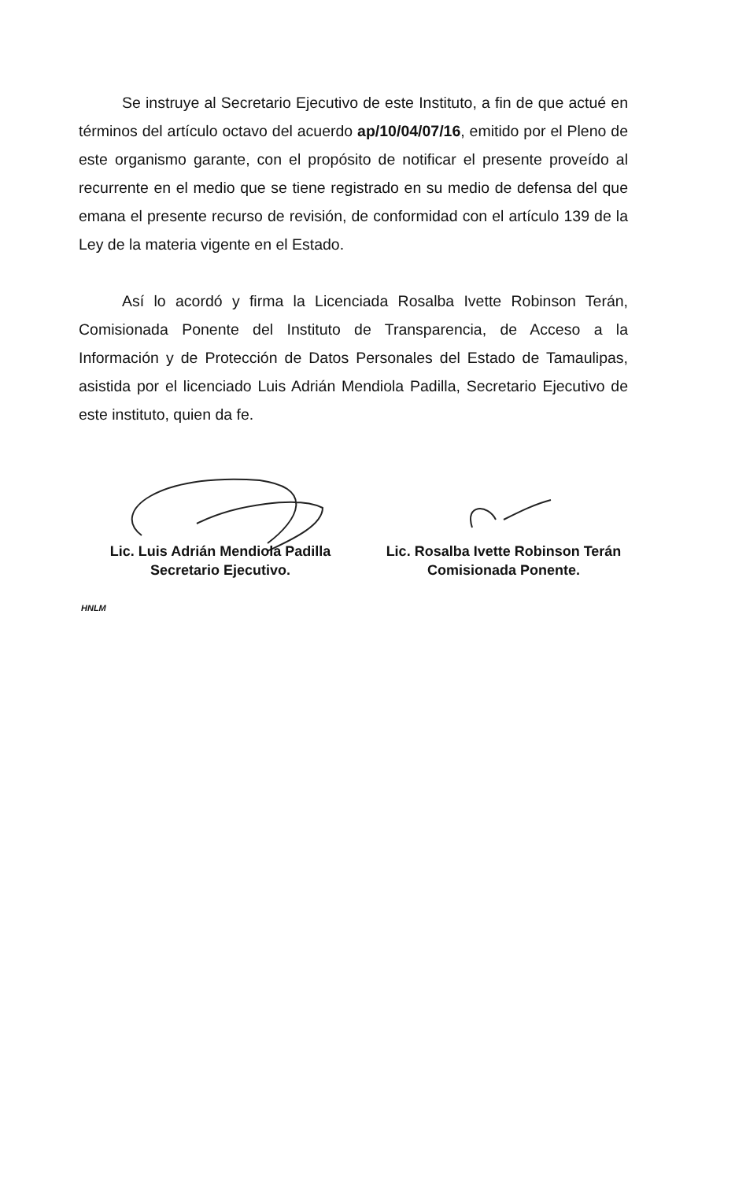Se instruye al Secretario Ejecutivo de este Instituto, a fin de que actué en términos del artículo octavo del acuerdo ap/10/04/07/16, emitido por el Pleno de este organismo garante, con el propósito de notificar el presente proveído al recurrente en el medio que se tiene registrado en su medio de defensa del que emana el presente recurso de revisión, de conformidad con el artículo 139 de la Ley de la materia vigente en el Estado.
Así lo acordó y firma la Licenciada Rosalba Ivette Robinson Terán, Comisionada Ponente del Instituto de Transparencia, de Acceso a la Información y de Protección de Datos Personales del Estado de Tamaulipas, asistida por el licenciado Luis Adrián Mendiola Padilla, Secretario Ejecutivo de este instituto, quien da fe.
Lic. Luis Adrián Mendiola Padilla
Secretario Ejecutivo.
Lic. Rosalba Ivette Robinson Terán
Comisionada Ponente.
HNLM